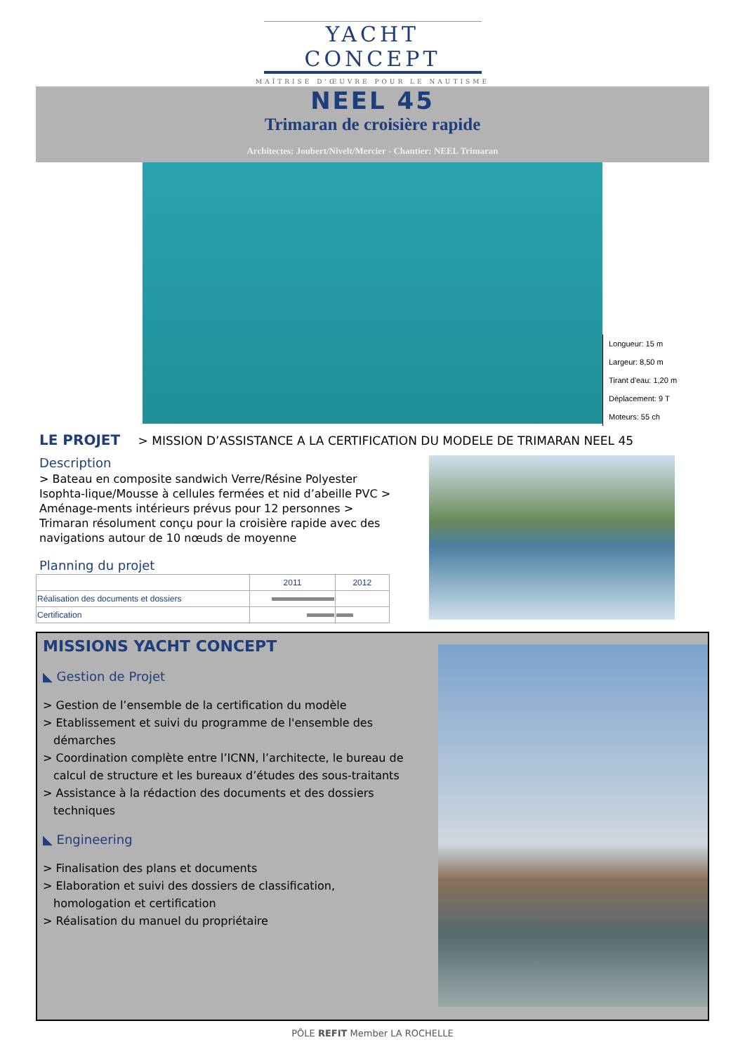YACHT CONCEPT
MAÎTRISE D'ŒUVRE POUR LE NAUTISME
NEEL 45
Trimaran de croisière rapide
Architectes: Joubert/Nivelt/Mercier - Chantier: NEEL Trimaran
Longueur: 15 m
Largeur: 8,50 m
Tirant d'eau: 1,20 m
Déplacement: 9 T
Moteurs: 55 ch
LE PROJET > MISSION D’ASSISTANCE A LA CERTIFICATION DU MODELE DE TRIMARAN NEEL 45
Description
> Bateau en composite sandwich Verre/Résine Polyester Isophta-lique/Mousse à cellules fermées et nid d’abeille PVC > Aménage-ments intérieurs prévus pour 12 personnes > Trimaran résolument conçu pour la croisière rapide avec des navigations autour de 10 nœuds de moyenne
Planning du projet
| | 2011 | 2012 |
| --- | --- | --- |
| Réalisation des documents et dossiers | | |
| Certification | | |
MISSIONS YACHT CONCEPT
◣ Gestion de Projet
> Gestion de l’ensemble de la certification du modèle
> Etablissement et suivi du programme de l'ensemble des démarches
> Coordination complète entre l’ICNN, l’architecte, le bureau de calcul de structure et les bureaux d’études des sous-traitants
> Assistance à la rédaction des documents et des dossiers techniques
◣ Engineering
> Finalisation des plans et documents
> Elaboration et suivi des dossiers de classification, homologation et certification
> Réalisation du manuel du propriétaire
PÔLE REFIT Member LA ROCHELLE